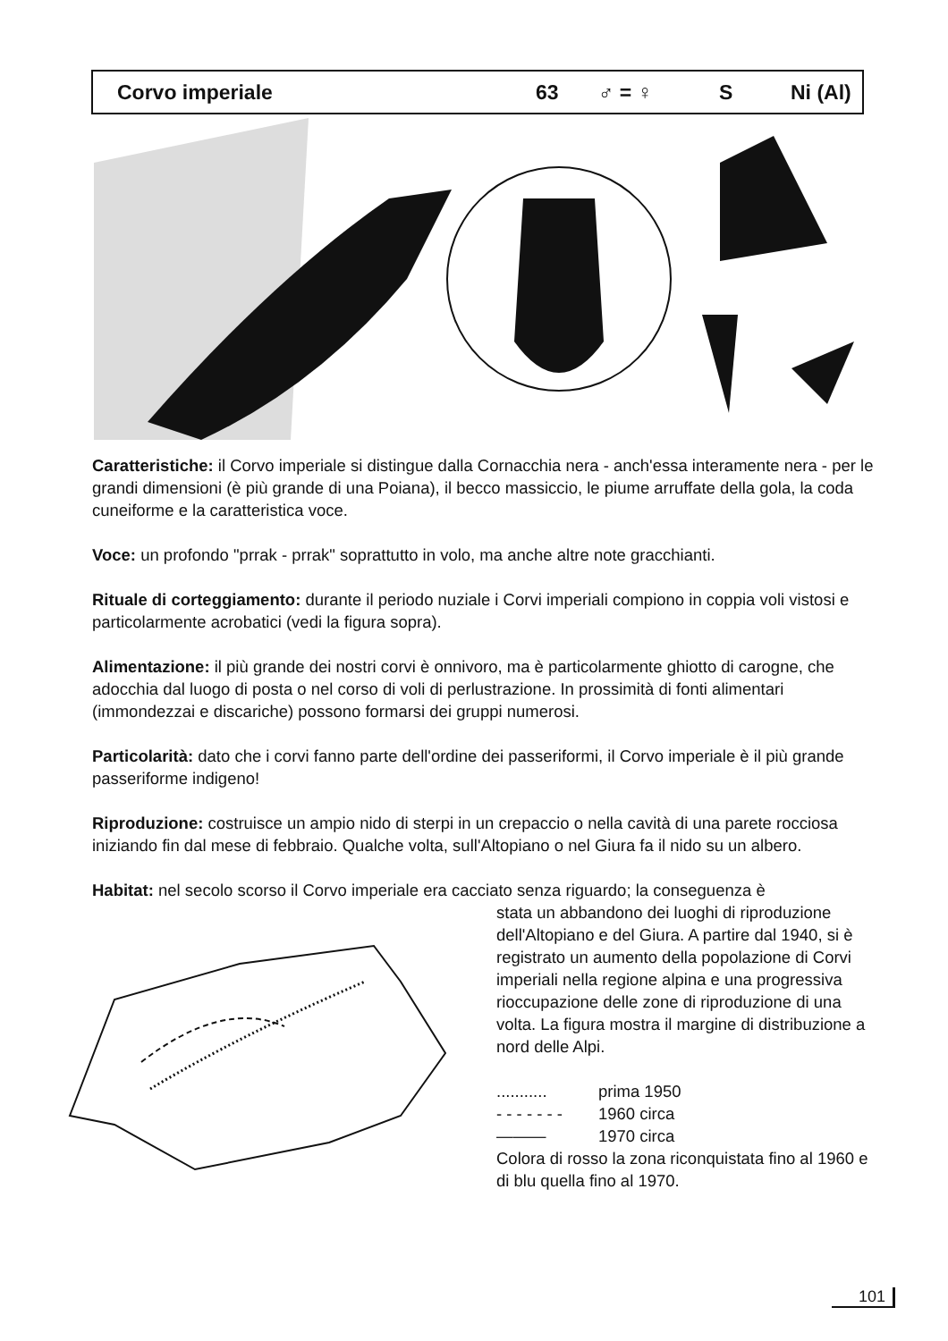Corvo imperiale 63 ♂ = ♀ S Ni (Al)
Caratteristiche: il Corvo imperiale si distingue dalla Cornacchia nera - anch'essa intera­mente nera - per le grandi dimensioni (è più grande di una Poiana), il becco massiccio, le piume arruffate della gola, la coda cuneiforme e la caratteristica voce.
Voce: un profondo "prrak - prrak" soprattutto in volo, ma anche altre note gracchianti.
Rituale di corteggiamento: durante il periodo nuziale i Corvi imperiali compiono in coppia voli vistosi e particolarmente acrobatici (vedi la figura sopra).
Alimentazione: il più grande dei nostri corvi è onnivoro, ma è particolarmente ghiotto di carogne, che adocchia dal luogo di posta o nel corso di voli di perlustrazione. In prossimità di fonti alimentari (immondezzai e discariche) possono formarsi dei gruppi numerosi.
Particolarità: dato che i corvi fanno parte dell'ordine dei passeriformi, il Corvo imperiale è il più grande passeriforme indigeno!
Riproduzione: costruisce un ampio nido di sterpi in un crepaccio o nella cavità di una pare­te rocciosa iniziando fin dal mese di febbraio. Qualche volta, sull'Altopiano o nel Giura fa il nido su un albero.
Habitat: nel secolo scorso il Corvo imperiale era cacciato senza riguardo; la conseguenza è
stata un abbandono dei luoghi di riproduzio­ne dell'Altopiano e del Giura. A partire dal 1940, si è registrato un aumento della popolazione di Corvi imperiali nella regione alpina e una progressiva rioccupazione delle zone di riproduzione di una volta. La figura mostra il margine di distribuzione a nord delle Alpi.
| ........... | prima 1950 |
| - - - - - - - | 1960 circa |
| ——— | 1970 circa |
Colora di rosso la zona riconquistata fino al 1960 e di blu quella fino al 1970.
101